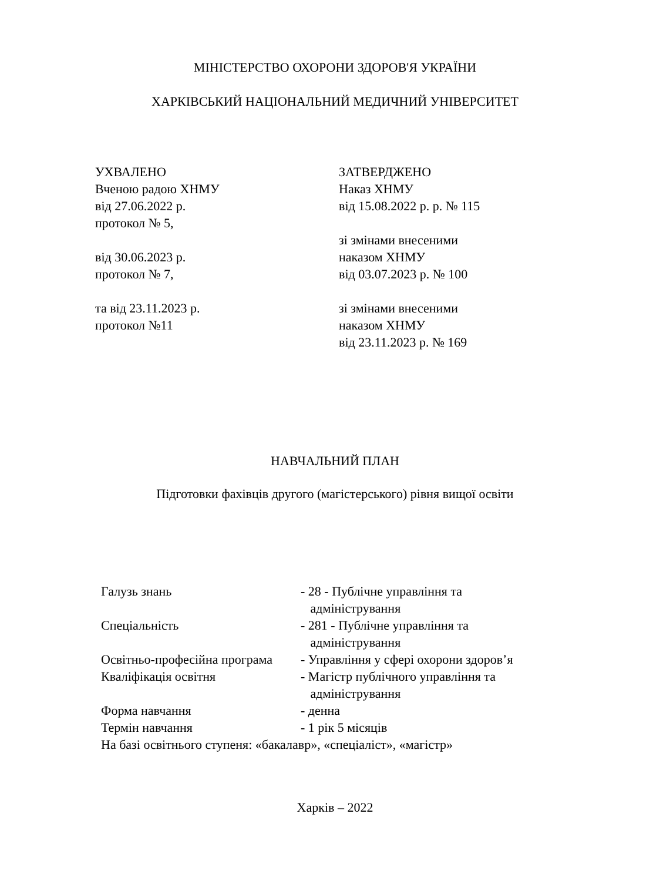МІНІСТЕРСТВО ОХОРОНИ ЗДОРОВ'Я УКРАЇНИ
ХАРКІВСЬКИЙ НАЦІОНАЛЬНИЙ МЕДИЧНИЙ УНІВЕРСИТЕТ
УХВАЛЕНО
Вченою радою ХНМУ
від 27.06.2022 р.
протокол № 5,
від 30.06.2023 р.
протокол № 7,
та від 23.11.2023 р.
протокол №11
ЗАТВЕРДЖЕНО
Наказ ХНМУ
від 15.08.2022 р. р. № 115
зі змінами внесеними
наказом ХНМУ
від 03.07.2023 р. № 100
зі змінами внесеними
наказом ХНМУ
від 23.11.2023 р. № 169
НАВЧАЛЬНИЙ ПЛАН
Підготовки фахівців другого (магістерського) рівня вищої освіти
| Галузь знань | - 28 - Публічне управління та адміністрування |
| Спеціальність | - 281 - Публічне управління та адміністрування |
| Освітньо-професійна програма | - Управління у сфері охорони здоров’я |
| Кваліфікація освітня | - Магістр публічного управління та адміністрування |
| Форма навчання | - денна |
| Термін навчання | - 1 рік 5 місяців |
| На базі освітнього ступеня: «бакалавр», «спеціаліст», «магістр» | |
Харків – 2022